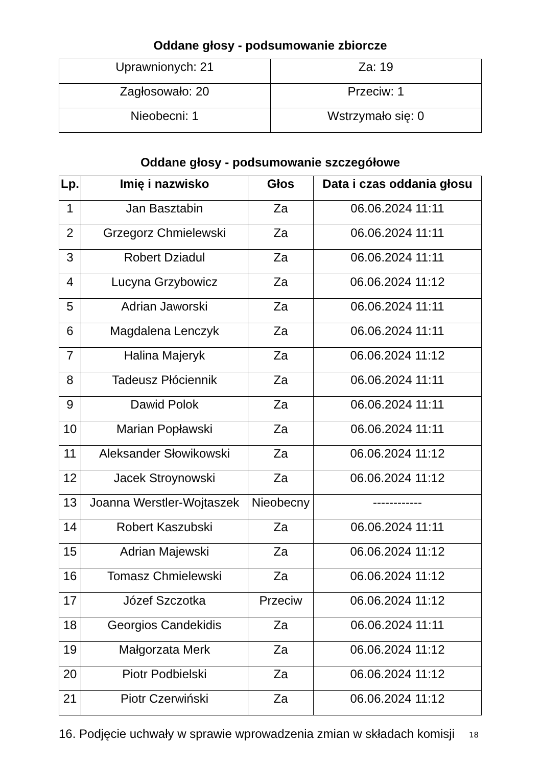Oddane głosy - podsumowanie zbiorcze
| Uprawnionych: 21 | Za: 19 |
| Zagłosowało: 20 | Przeciw: 1 |
| Nieobecni: 1 | Wstrzymało się: 0 |
Oddane głosy - podsumowanie szczegółowe
| Lp. | Imię i nazwisko | Głos | Data i czas oddania głosu |
| --- | --- | --- | --- |
| 1 | Jan Basztabin | Za | 06.06.2024 11:11 |
| 2 | Grzegorz Chmielewski | Za | 06.06.2024 11:11 |
| 3 | Robert Dziadul | Za | 06.06.2024 11:11 |
| 4 | Lucyna Grzybowicz | Za | 06.06.2024 11:12 |
| 5 | Adrian Jaworski | Za | 06.06.2024 11:11 |
| 6 | Magdalena Lenczyk | Za | 06.06.2024 11:11 |
| 7 | Halina Majeryk | Za | 06.06.2024 11:12 |
| 8 | Tadeusz Płóciennik | Za | 06.06.2024 11:11 |
| 9 | Dawid Polok | Za | 06.06.2024 11:11 |
| 10 | Marian Popławski | Za | 06.06.2024 11:11 |
| 11 | Aleksander Słowikowski | Za | 06.06.2024 11:12 |
| 12 | Jacek Stroynowski | Za | 06.06.2024 11:12 |
| 13 | Joanna Werstler-Wojtaszek | Nieobecny | ------------ |
| 14 | Robert Kaszubski | Za | 06.06.2024 11:11 |
| 15 | Adrian Majewski | Za | 06.06.2024 11:12 |
| 16 | Tomasz Chmielewski | Za | 06.06.2024 11:12 |
| 17 | Józef Szczotka | Przeciw | 06.06.2024 11:12 |
| 18 | Georgios Candekidis | Za | 06.06.2024 11:11 |
| 19 | Małgorzata Merk | Za | 06.06.2024 11:12 |
| 20 | Piotr Podbielski | Za | 06.06.2024 11:12 |
| 21 | Piotr Czerwiński | Za | 06.06.2024 11:12 |
16. Podjęcie uchwały w sprawie wprowadzenia zmian w składach komisji
18